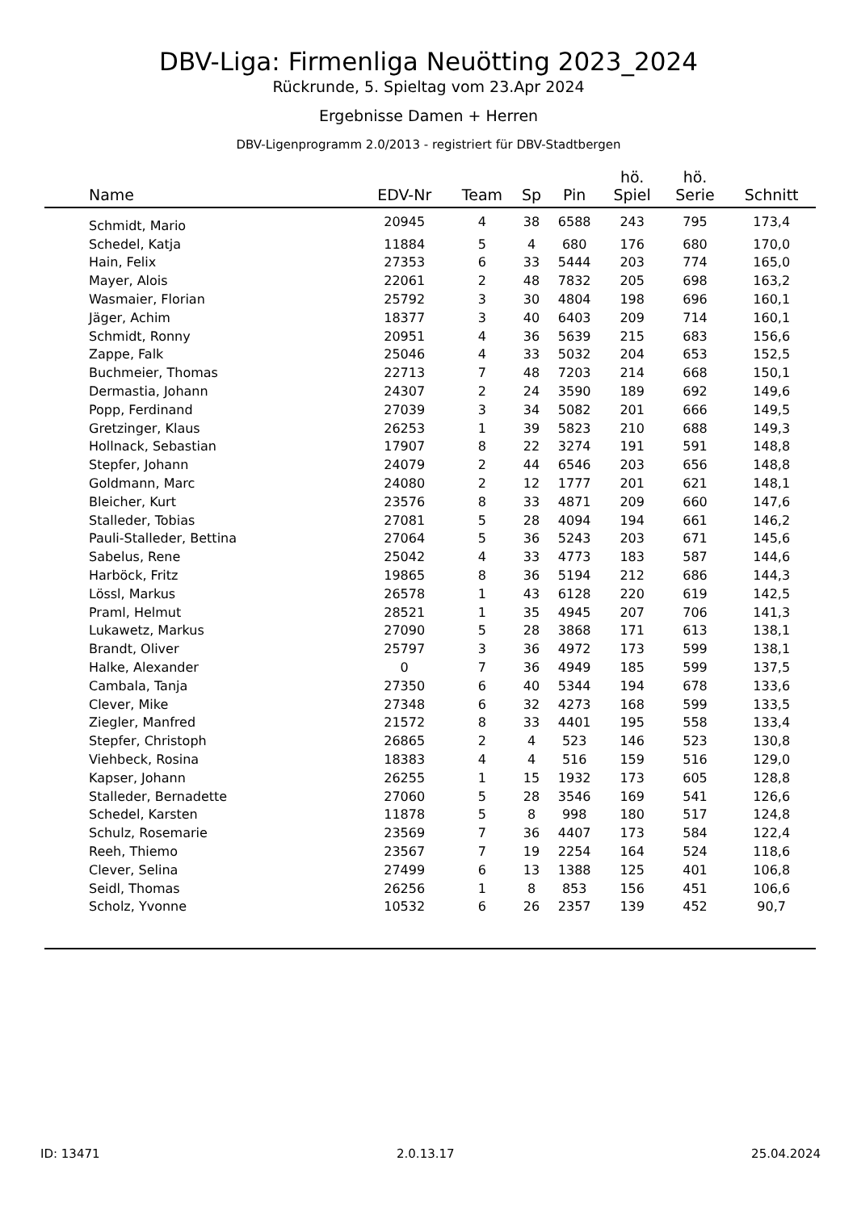DBV-Liga: Firmenliga Neuötting 2023_2024
Rückrunde, 5. Spieltag vom 23.Apr 2024
Ergebnisse Damen + Herren
DBV-Ligenprogramm 2.0/2013 - registriert für DBV-Stadtbergen
| Name | EDV-Nr | Team | Sp | Pin | hö. Spiel | hö. Serie | Schnitt |
| --- | --- | --- | --- | --- | --- | --- | --- |
| Schmidt, Mario | 20945 | 4 | 38 | 6588 | 243 | 795 | 173,4 |
| Schedel, Katja | 11884 | 5 | 4 | 680 | 176 | 680 | 170,0 |
| Hain, Felix | 27353 | 6 | 33 | 5444 | 203 | 774 | 165,0 |
| Mayer, Alois | 22061 | 2 | 48 | 7832 | 205 | 698 | 163,2 |
| Wasmaier, Florian | 25792 | 3 | 30 | 4804 | 198 | 696 | 160,1 |
| Jäger, Achim | 18377 | 3 | 40 | 6403 | 209 | 714 | 160,1 |
| Schmidt, Ronny | 20951 | 4 | 36 | 5639 | 215 | 683 | 156,6 |
| Zappe, Falk | 25046 | 4 | 33 | 5032 | 204 | 653 | 152,5 |
| Buchmeier, Thomas | 22713 | 7 | 48 | 7203 | 214 | 668 | 150,1 |
| Dermastia, Johann | 24307 | 2 | 24 | 3590 | 189 | 692 | 149,6 |
| Popp, Ferdinand | 27039 | 3 | 34 | 5082 | 201 | 666 | 149,5 |
| Gretzinger, Klaus | 26253 | 1 | 39 | 5823 | 210 | 688 | 149,3 |
| Hollnack, Sebastian | 17907 | 8 | 22 | 3274 | 191 | 591 | 148,8 |
| Stepfer, Johann | 24079 | 2 | 44 | 6546 | 203 | 656 | 148,8 |
| Goldmann, Marc | 24080 | 2 | 12 | 1777 | 201 | 621 | 148,1 |
| Bleicher, Kurt | 23576 | 8 | 33 | 4871 | 209 | 660 | 147,6 |
| Stalleder, Tobias | 27081 | 5 | 28 | 4094 | 194 | 661 | 146,2 |
| Pauli-Stalleder, Bettina | 27064 | 5 | 36 | 5243 | 203 | 671 | 145,6 |
| Sabelus, Rene | 25042 | 4 | 33 | 4773 | 183 | 587 | 144,6 |
| Harböck, Fritz | 19865 | 8 | 36 | 5194 | 212 | 686 | 144,3 |
| Lössl, Markus | 26578 | 1 | 43 | 6128 | 220 | 619 | 142,5 |
| Praml, Helmut | 28521 | 1 | 35 | 4945 | 207 | 706 | 141,3 |
| Lukawetz, Markus | 27090 | 5 | 28 | 3868 | 171 | 613 | 138,1 |
| Brandt, Oliver | 25797 | 3 | 36 | 4972 | 173 | 599 | 138,1 |
| Halke, Alexander | 0 | 7 | 36 | 4949 | 185 | 599 | 137,5 |
| Cambala, Tanja | 27350 | 6 | 40 | 5344 | 194 | 678 | 133,6 |
| Clever, Mike | 27348 | 6 | 32 | 4273 | 168 | 599 | 133,5 |
| Ziegler, Manfred | 21572 | 8 | 33 | 4401 | 195 | 558 | 133,4 |
| Stepfer, Christoph | 26865 | 2 | 4 | 523 | 146 | 523 | 130,8 |
| Viehbeck, Rosina | 18383 | 4 | 4 | 516 | 159 | 516 | 129,0 |
| Kapser, Johann | 26255 | 1 | 15 | 1932 | 173 | 605 | 128,8 |
| Stalleder, Bernadette | 27060 | 5 | 28 | 3546 | 169 | 541 | 126,6 |
| Schedel, Karsten | 11878 | 5 | 8 | 998 | 180 | 517 | 124,8 |
| Schulz, Rosemarie | 23569 | 7 | 36 | 4407 | 173 | 584 | 122,4 |
| Reeh, Thiemo | 23567 | 7 | 19 | 2254 | 164 | 524 | 118,6 |
| Clever, Selina | 27499 | 6 | 13 | 1388 | 125 | 401 | 106,8 |
| Seidl, Thomas | 26256 | 1 | 8 | 853 | 156 | 451 | 106,6 |
| Scholz, Yvonne | 10532 | 6 | 26 | 2357 | 139 | 452 | 90,7 |
ID: 13471 2.0.13.17 25.04.2024